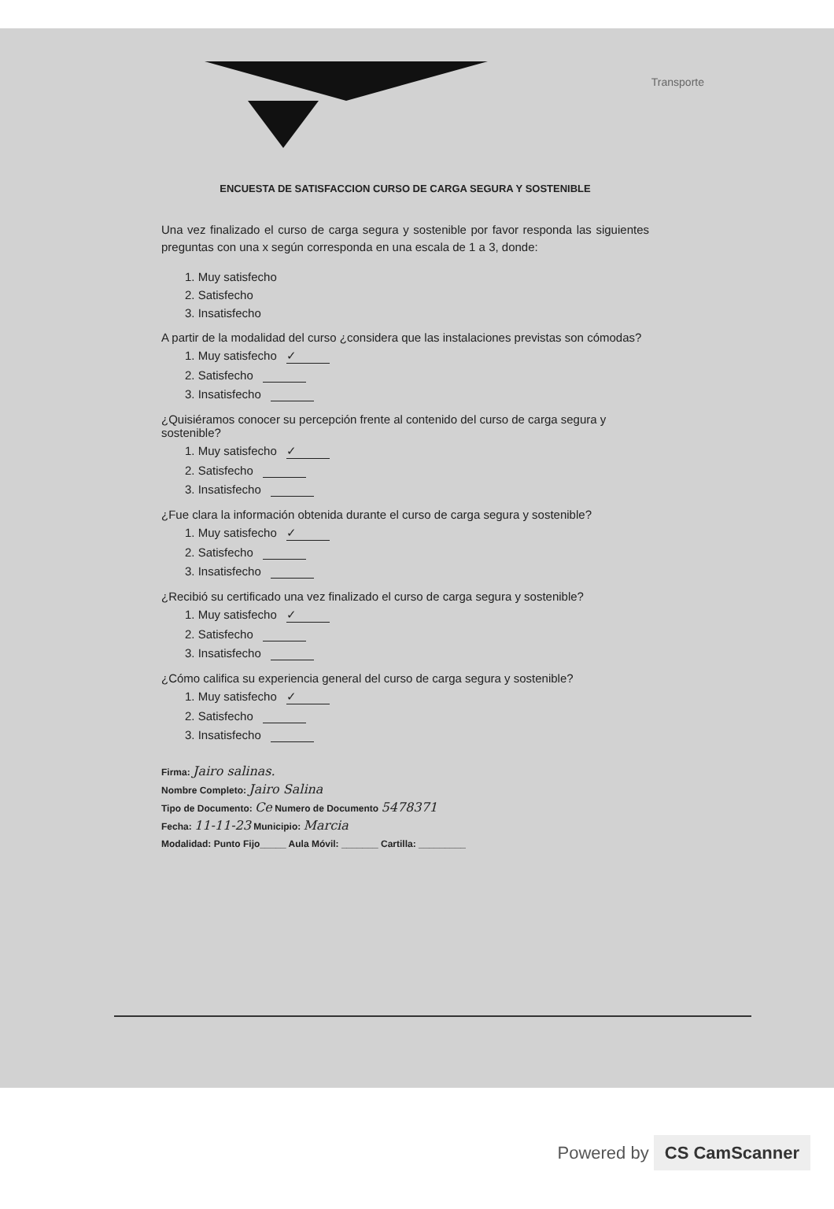Transporte
ENCUESTA DE SATISFACCION CURSO DE CARGA SEGURA Y SOSTENIBLE
Una vez finalizado el curso de carga segura y sostenible por favor responda las siguientes preguntas con una x según corresponda en una escala de 1 a 3, donde:
1. Muy satisfecho
2. Satisfecho
3. Insatisfecho
A partir de la modalidad del curso ¿considera que las instalaciones previstas son cómodas?
1. Muy satisfecho ✓
2. Satisfecho
3. Insatisfecho
¿Quisiéramos conocer su percepción frente al contenido del curso de carga segura y sostenible?
1. Muy satisfecho ✓
2. Satisfecho
3. Insatisfecho
¿Fue clara la información obtenida durante el curso de carga segura y sostenible?
1. Muy satisfecho ✓
2. Satisfecho
3. Insatisfecho
¿Recibió su certificado una vez finalizado el curso de carga segura y sostenible?
1. Muy satisfecho ✓
2. Satisfecho
3. Insatisfecho
¿Cómo califica su experiencia general del curso de carga segura y sostenible?
1. Muy satisfecho ✓
2. Satisfecho
3. Insatisfecho
Firma: Jairo salinas.
Nombre Completo: Jairo Salina
Tipo de Documento: Ce Numero de Documento 5478371
Fecha: 11-11-23 Municipio: Marcia
Modalidad: Punto Fijo_____ Aula Móvil: _______ Cartilla: _________
Powered by CS CamScanner